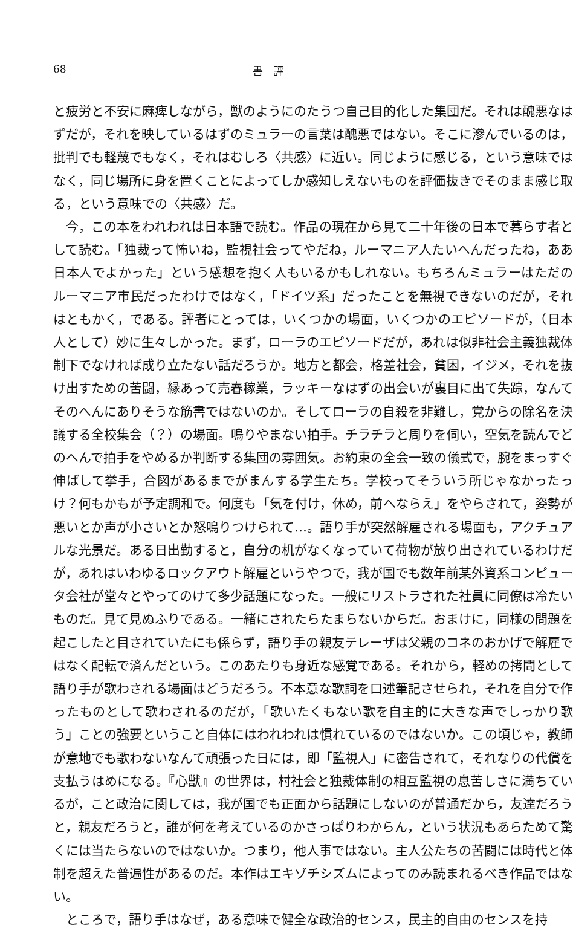68 書　評
と疲労と不安に麻痺しながら，獣のようにのたうつ自己目的化した集団だ。それは醜悪なはずだが，それを映しているはずのミュラーの言葉は醜悪ではない。そこに滲んでいるのは，批判でも軽蔑でもなく，それはむしろ〈共感〉に近い。同じように感じる，という意味ではなく，同じ場所に身を置くことによってしか感知しえないものを評価抜きでそのまま感じ取る，という意味での〈共感〉だ。
今，この本をわれわれは日本語で読む。作品の現在から見て二十年後の日本で暮らす者として読む。「独裁って怖いね，監視社会ってやだね，ルーマニア人たいへんだったね，ああ日本人でよかった」という感想を抱く人もいるかもしれない。もちろんミュラーはただのルーマニア市民だったわけではなく，「ドイツ系」だったことを無視できないのだが，それはともかく，である。評者にとっては，いくつかの場面，いくつかのエピソードが，（日本人として）妙に生々しかった。まず，ローラのエピソードだが，あれは似非社会主義独裁体制下でなければ成り立たない話だろうか。地方と都会，格差社会，貧困，イジメ，それを抜け出すための苦闘，縁あって売春稼業，ラッキーなはずの出会いが裏目に出て失踪，なんてそのへんにありそうな筋書ではないのか。そしてローラの自殺を非難し，党からの除名を決議する全校集会（？）の場面。鳴りやまない拍手。チラチラと周りを伺い，空気を読んでどのへんで拍手をやめるか判断する集団の雰囲気。お約束の全会一致の儀式で，腕をまっすぐ伸ばして挙手，合図があるまでがまんする学生たち。学校ってそういう所じゃなかったっけ？何もかもが予定調和で。何度も「気を付け，休め，前へならえ」をやらされて，姿勢が悪いとか声が小さいとか怒鳴りつけられて…。語り手が突然解雇される場面も，アクチュアルな光景だ。ある日出勤すると，自分の机がなくなっていて荷物が放り出されているわけだが，あれはいわゆるロックアウト解雇というやつで，我が国でも数年前某外資系コンピュータ会社が堂々とやってのけて多少話題になった。一般にリストラされた社員に同僚は冷たいものだ。見て見ぬふりである。一緒にされたらたまらないからだ。おまけに，同様の問題を起こしたと目されていたにも係らず，語り手の親友テレーザは父親のコネのおかげで解雇ではなく配転で済んだという。このあたりも身近な感覚である。それから，軽めの拷問として語り手が歌わされる場面はどうだろう。不本意な歌詞を口述筆記させられ，それを自分で作ったものとして歌わされるのだが，「歌いたくもない歌を自主的に大きな声でしっかり歌う」ことの強要ということ自体にはわれわれは慣れているのではないか。この頃じゃ，教師が意地でも歌わないなんて頑張った日には，即「監視人」に密告されて，それなりの代償を支払うはめになる。『心獣』の世界は，村社会と独裁体制の相互監視の息苦しさに満ちているが，こと政治に関しては，我が国でも正面から話題にしないのが普通だから，友達だろうと，親友だろうと，誰が何を考えているのかさっぱりわからん，という状況もあらためて驚くには当たらないのではないか。つまり，他人事ではない。主人公たちの苦闘には時代と体制を超えた普遍性があるのだ。本作はエキゾチシズムによってのみ読まれるべき作品ではない。
ところで，語り手はなぜ，ある意味で健全な政治的センス，民主的自由のセンスを持